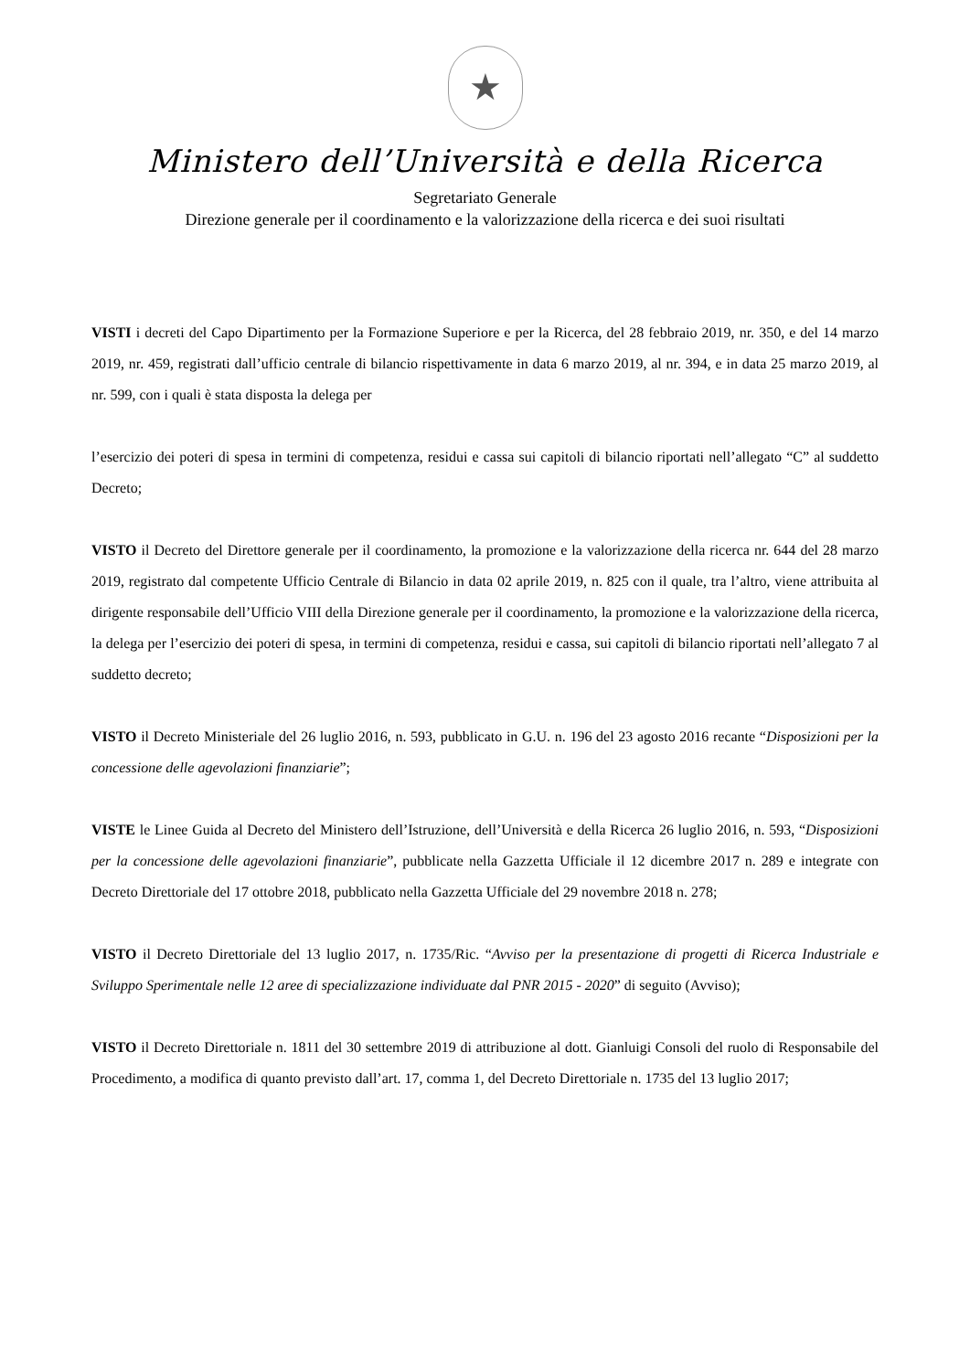★
Ministero dell’Università e della Ricerca
Segretariato Generale
Direzione generale per il coordinamento e la valorizzazione della ricerca e dei suoi risultati
VISTI i decreti del Capo Dipartimento per la Formazione Superiore e per la Ricerca, del 28 febbraio 2019, nr. 350, e del 14 marzo 2019, nr. 459, registrati dall’ufficio centrale di bilancio rispettivamente in data 6 marzo 2019, al nr. 394, e in data 25 marzo 2019, al nr. 599, con i quali è stata disposta la delega per
l’esercizio dei poteri di spesa in termini di competenza, residui e cassa sui capitoli di bilancio riportati nell’allegato “C” al suddetto Decreto;
VISTO il Decreto del Direttore generale per il coordinamento, la promozione e la valorizzazione della ricerca nr. 644 del 28 marzo 2019, registrato dal competente Ufficio Centrale di Bilancio in data 02 aprile 2019, n. 825 con il quale, tra l’altro, viene attribuita al dirigente responsabile dell’Ufficio VIII della Direzione generale per il coordinamento, la promozione e la valorizzazione della ricerca, la delega per l’esercizio dei poteri di spesa, in termini di competenza, residui e cassa, sui capitoli di bilancio riportati nell’allegato 7 al suddetto decreto;
VISTO il Decreto Ministeriale del 26 luglio 2016, n. 593, pubblicato in G.U. n. 196 del 23 agosto 2016 recante “Disposizioni per la concessione delle agevolazioni finanziarie”;
VISTE le Linee Guida al Decreto del Ministero dell’Istruzione, dell’Università e della Ricerca 26 luglio 2016, n. 593, “Disposizioni per la concessione delle agevolazioni finanziarie”, pubblicate nella Gazzetta Ufficiale il 12 dicembre 2017 n. 289 e integrate con Decreto Direttoriale del 17 ottobre 2018, pubblicato nella Gazzetta Ufficiale del 29 novembre 2018 n. 278;
VISTO il Decreto Direttoriale del 13 luglio 2017, n. 1735/Ric. “Avviso per la presentazione di progetti di Ricerca Industriale e Sviluppo Sperimentale nelle 12 aree di specializzazione individuate dal PNR 2015 - 2020” di seguito (Avviso);
VISTO il Decreto Direttoriale n. 1811 del 30 settembre 2019 di attribuzione al dott. Gianluigi Consoli del ruolo di Responsabile del Procedimento, a modifica di quanto previsto dall’art. 17, comma 1, del Decreto Direttoriale n. 1735 del 13 luglio 2017;